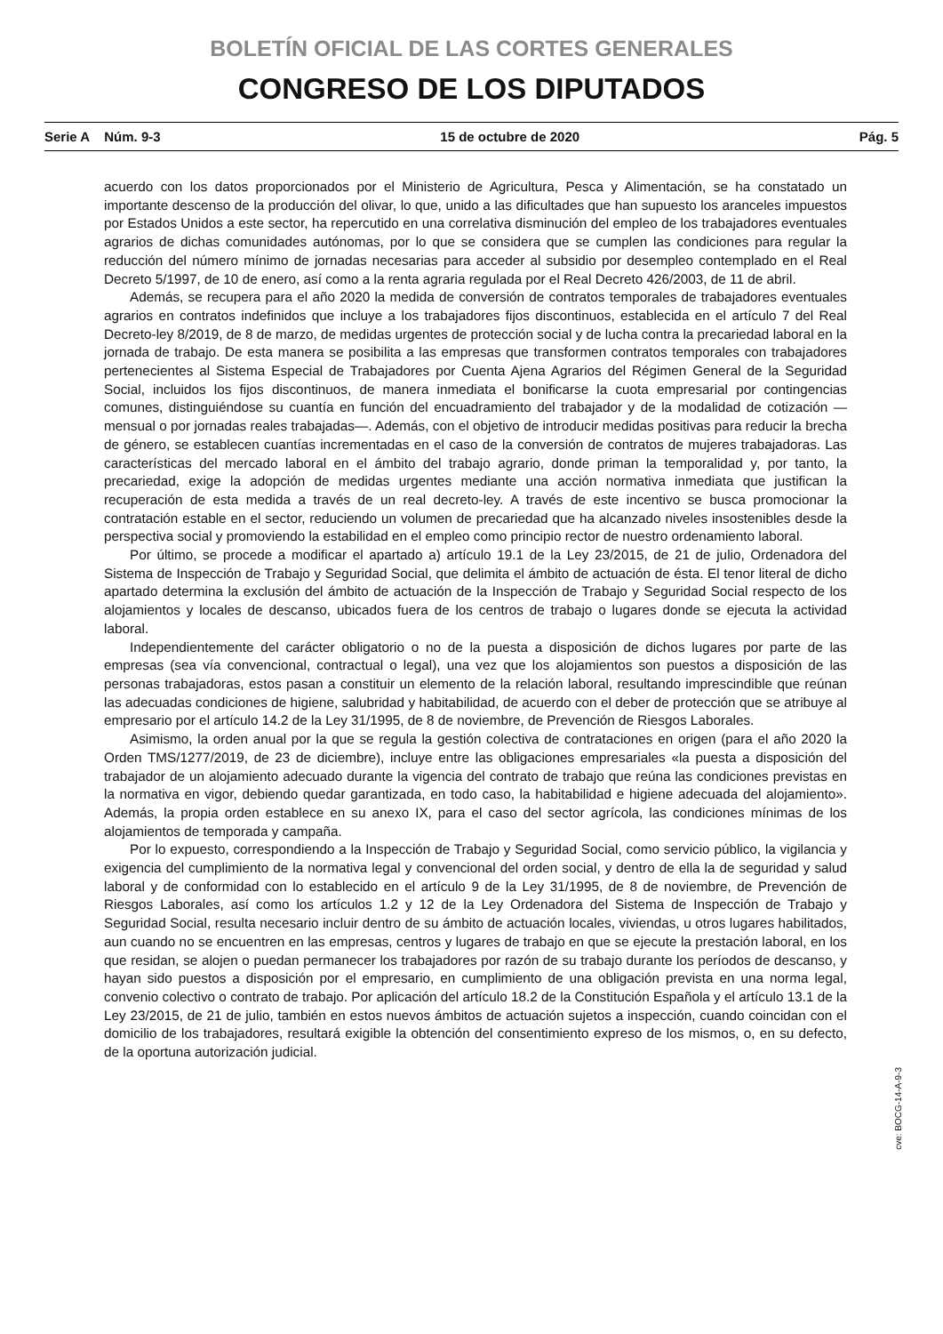BOLETÍN OFICIAL DE LAS CORTES GENERALES
CONGRESO DE LOS DIPUTADOS
Serie A Núm. 9-3 15 de octubre de 2020 Pág. 5
acuerdo con los datos proporcionados por el Ministerio de Agricultura, Pesca y Alimentación, se ha constatado un importante descenso de la producción del olivar, lo que, unido a las dificultades que han supuesto los aranceles impuestos por Estados Unidos a este sector, ha repercutido en una correlativa disminución del empleo de los trabajadores eventuales agrarios de dichas comunidades autónomas, por lo que se considera que se cumplen las condiciones para regular la reducción del número mínimo de jornadas necesarias para acceder al subsidio por desempleo contemplado en el Real Decreto 5/1997, de 10 de enero, así como a la renta agraria regulada por el Real Decreto 426/2003, de 11 de abril.
Además, se recupera para el año 2020 la medida de conversión de contratos temporales de trabajadores eventuales agrarios en contratos indefinidos que incluye a los trabajadores fijos discontinuos, establecida en el artículo 7 del Real Decreto-ley 8/2019, de 8 de marzo, de medidas urgentes de protección social y de lucha contra la precariedad laboral en la jornada de trabajo. De esta manera se posibilita a las empresas que transformen contratos temporales con trabajadores pertenecientes al Sistema Especial de Trabajadores por Cuenta Ajena Agrarios del Régimen General de la Seguridad Social, incluidos los fijos discontinuos, de manera inmediata el bonificarse la cuota empresarial por contingencias comunes, distinguiéndose su cuantía en función del encuadramiento del trabajador y de la modalidad de cotización —mensual o por jornadas reales trabajadas—. Además, con el objetivo de introducir medidas positivas para reducir la brecha de género, se establecen cuantías incrementadas en el caso de la conversión de contratos de mujeres trabajadoras. Las características del mercado laboral en el ámbito del trabajo agrario, donde priman la temporalidad y, por tanto, la precariedad, exige la adopción de medidas urgentes mediante una acción normativa inmediata que justifican la recuperación de esta medida a través de un real decreto-ley. A través de este incentivo se busca promocionar la contratación estable en el sector, reduciendo un volumen de precariedad que ha alcanzado niveles insostenibles desde la perspectiva social y promoviendo la estabilidad en el empleo como principio rector de nuestro ordenamiento laboral.
Por último, se procede a modificar el apartado a) artículo 19.1 de la Ley 23/2015, de 21 de julio, Ordenadora del Sistema de Inspección de Trabajo y Seguridad Social, que delimita el ámbito de actuación de ésta. El tenor literal de dicho apartado determina la exclusión del ámbito de actuación de la Inspección de Trabajo y Seguridad Social respecto de los alojamientos y locales de descanso, ubicados fuera de los centros de trabajo o lugares donde se ejecuta la actividad laboral.
Independientemente del carácter obligatorio o no de la puesta a disposición de dichos lugares por parte de las empresas (sea vía convencional, contractual o legal), una vez que los alojamientos son puestos a disposición de las personas trabajadoras, estos pasan a constituir un elemento de la relación laboral, resultando imprescindible que reúnan las adecuadas condiciones de higiene, salubridad y habitabilidad, de acuerdo con el deber de protección que se atribuye al empresario por el artículo 14.2 de la Ley 31/1995, de 8 de noviembre, de Prevención de Riesgos Laborales.
Asimismo, la orden anual por la que se regula la gestión colectiva de contrataciones en origen (para el año 2020 la Orden TMS/1277/2019, de 23 de diciembre), incluye entre las obligaciones empresariales «la puesta a disposición del trabajador de un alojamiento adecuado durante la vigencia del contrato de trabajo que reúna las condiciones previstas en la normativa en vigor, debiendo quedar garantizada, en todo caso, la habitabilidad e higiene adecuada del alojamiento». Además, la propia orden establece en su anexo IX, para el caso del sector agrícola, las condiciones mínimas de los alojamientos de temporada y campaña.
Por lo expuesto, correspondiendo a la Inspección de Trabajo y Seguridad Social, como servicio público, la vigilancia y exigencia del cumplimiento de la normativa legal y convencional del orden social, y dentro de ella la de seguridad y salud laboral y de conformidad con lo establecido en el artículo 9 de la Ley 31/1995, de 8 de noviembre, de Prevención de Riesgos Laborales, así como los artículos 1.2 y 12 de la Ley Ordenadora del Sistema de Inspección de Trabajo y Seguridad Social, resulta necesario incluir dentro de su ámbito de actuación locales, viviendas, u otros lugares habilitados, aun cuando no se encuentren en las empresas, centros y lugares de trabajo en que se ejecute la prestación laboral, en los que residan, se alojen o puedan permanecer los trabajadores por razón de su trabajo durante los períodos de descanso, y hayan sido puestos a disposición por el empresario, en cumplimiento de una obligación prevista en una norma legal, convenio colectivo o contrato de trabajo. Por aplicación del artículo 18.2 de la Constitución Española y el artículo 13.1 de la Ley 23/2015, de 21 de julio, también en estos nuevos ámbitos de actuación sujetos a inspección, cuando coincidan con el domicilio de los trabajadores, resultará exigible la obtención del consentimiento expreso de los mismos, o, en su defecto, de la oportuna autorización judicial.
cve: BOCG-14-A-9-3